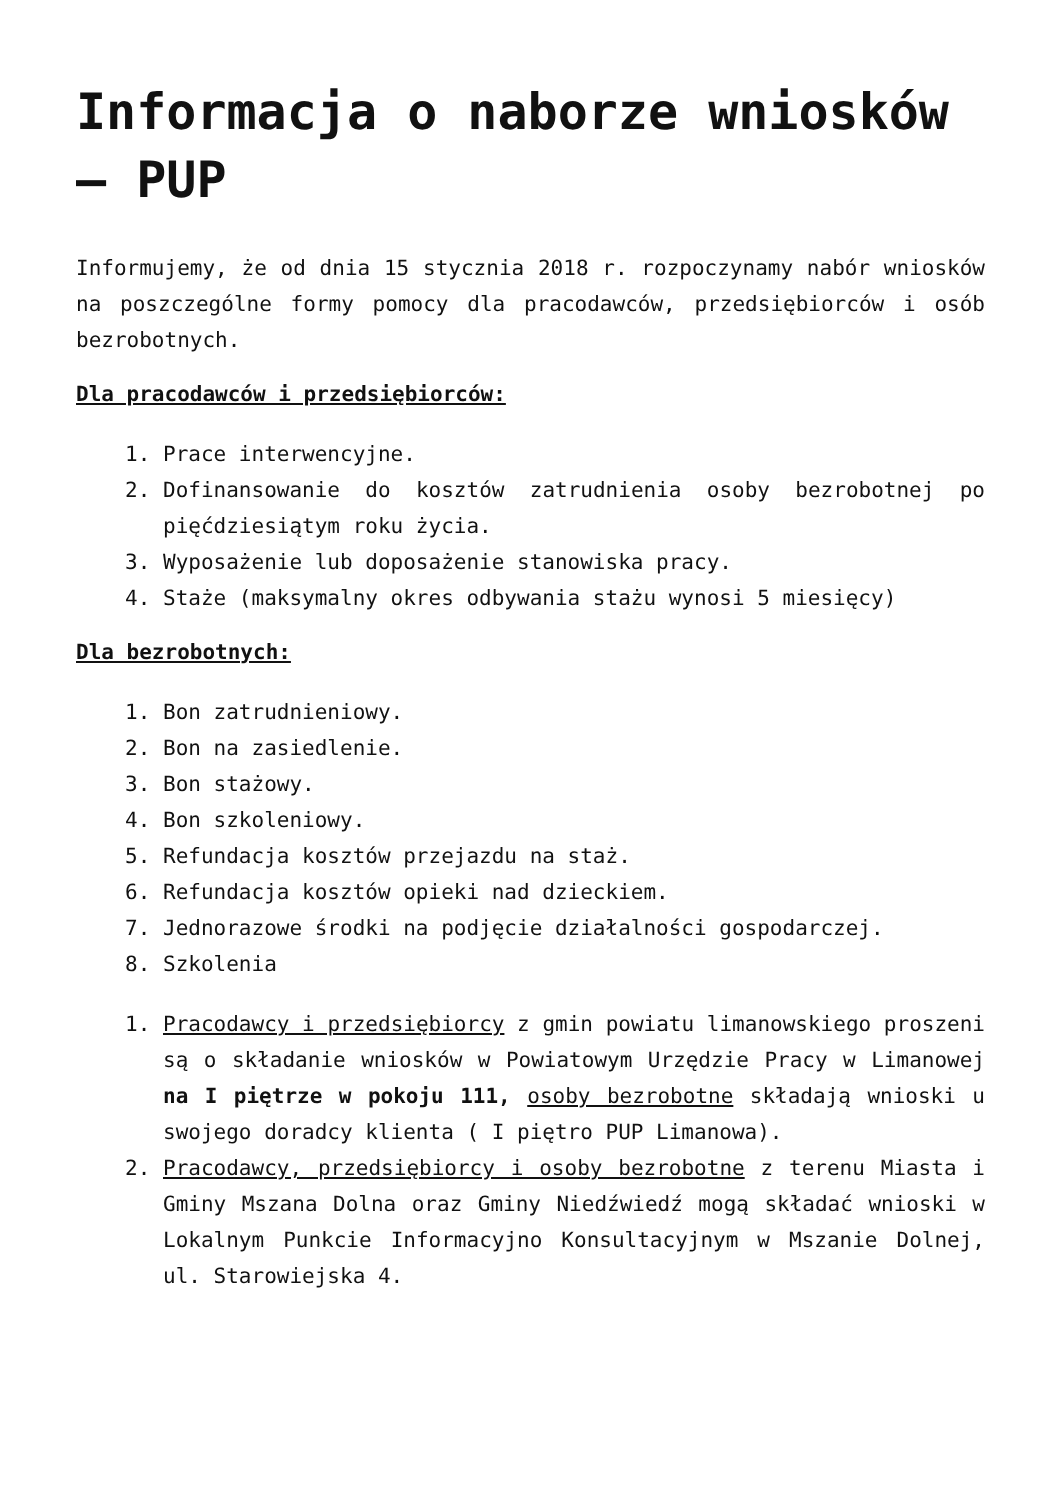Informacja o naborze wniosków – PUP
Informujemy, że od dnia 15 stycznia 2018 r. rozpoczynamy nabór wniosków na poszczególne formy pomocy dla pracodawców, przedsiębiorców i osób bezrobotnych.
Dla pracodawców i przedsiębiorców:
1. Prace interwencyjne.
2. Dofinansowanie do kosztów zatrudnienia osoby bezrobotnej po pięćdziesiątym roku życia.
3. Wyposażenie lub doposażenie stanowiska pracy.
4. Staże (maksymalny okres odbywania stażu wynosi 5 miesięcy)
Dla bezrobotnych:
1. Bon zatrudnieniowy.
2. Bon na zasiedlenie.
3. Bon stażowy.
4. Bon szkoleniowy.
5. Refundacja kosztów przejazdu na staż.
6. Refundacja kosztów opieki nad dzieckiem.
7. Jednorazowe środki na podjęcie działalności gospodarczej.
8. Szkolenia
1. Pracodawcy i przedsiębiorcy z gmin powiatu limanowskiego proszeni są o składanie wniosków w Powiatowym Urzędzie Pracy w Limanowej na I piętrze w pokoju 111, osoby bezrobotne składają wnioski u swojego doradcy klienta ( I piętro PUP Limanowa).
2. Pracodawcy, przedsiębiorcy i osoby bezrobotne z terenu Miasta i Gminy Mszana Dolna oraz Gminy Niedźwiedź mogą składać wnioski w Lokalnym Punkcie Informacyjno Konsultacyjnym w Mszanie Dolnej, ul. Starowiejska 4.